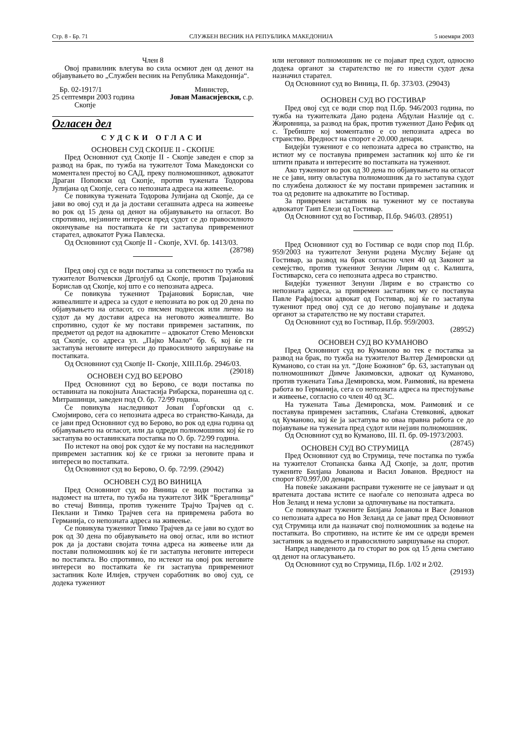Стр. 8 - Бр. 71 СЛУЖБЕН ВЕСНИК НА РЕПУБЛИКА МАКЕДОНИЈА 5 ноември 2003
Член 8
Овој правилник влегува во сила осмиот ден од денот на објавувањето во „Службен весник на Република Македонија“.
Бр. 02-1917/1
25 септември 2003 година
Скопје Министер,
Јован Манасијевски, с.р.
Огласен дел
СУДСКИ ОГЛАСИ
ОСНОВЕН СУД СКОПЈЕ II - СКОПЈЕ
Пред Основниот суд Скопје II - Скопје заведен е спор за развод на брак, по тужба на тужителот Тома Македонски со моментален престој во САД, преку полномошникот, адвокатот Драган Поповски од Скопје, против тужената Тодорова Јулијана од Скопје, сега со непозната адреса на живеење.
Се повикува тужената Тодорова Јулијана од Скопје, да се јави во овој суд и да ја достави сегашната адреса на живеење во рок од 15 дена од денот на објавувањето на огласот. Во спротивно, нејзините интереси пред судот се до правосилното окончување на постапката ќе ги застапува привремениот старател, адвокатот Ружа Павлеска.
Од Основниот суд Скопје II - Скопје, XVI. бр. 1413/03. (28798)
Пред овој суд се води постапка за сопственост по тужба на тужителот Волчевски Дрголјуб од Скопје, против Трајановиќ Борислав од Скопје, кој што е со непозната адреса.
Се повикува тужениот Трајановиќ Борислав, чие живеалиште и адреса за судот е непозната во рок од 20 дена по објавувањето на огласот, со писмен поднесок или лично на судот да му достави адреса на неговото живеалиште. Во спротивно, судот ќе му постави привремен застапник, по предметот од редот на адвокатите – адвокатот Стево Меновски од Скопје, со адреса ул. „Пајко Маало“ бр. 6, кој ќе ги застапува неговите интереси до правосилното завршување на постапката.
Од Основниот суд Скопје II- Скопје, XIII.П.бр. 2946/03. (29018)
ОСНОВЕН СУД ВО БЕРОВО
Пред Основниот суд во Берово, се води постапка по оставината на покојната Анастасија Рибарска, поранешна од с. Митрашинци, заведен под О. бр. 72/99 година.
Се повикува наследникот Јован Ѓорѓовски од с. Смојмирово, сега со непозната адреса во странство-Канада, да се јави пред Основниот суд во Берово, во рок од една година од објавувањето на огласот, или да одреди полномошник кој ќе го застапува во оставинската постапка по О. бр. 72/99 година.
По истекот на овој рок судот ќе му постави на наследникот привремен застапник кој ќе се грижи за неговите права и интереси во постапката.
Од Основниот суд во Берово, О. бр. 72/99. (29042)
ОСНОВЕН СУД ВО ВИНИЦА
Пред Основниот суд во Виница се води постапка за надомест на штета, по тужба на тужителот ЗИК “Брегалница“ во стечај Виница, против тужените Трајчо Трајчев од с. Пеклани и Тимко Трајчев сега на привремена работа во Германија, со непозната адреса на живеење.
Се повикува тужениот Тимко Трајчев да се јави во судот во рок од 30 дена по објавувањето на овој оглас, или во истиот рок да ја достави својата точна адреса на живеење или да постави полномошник кој ќе ги застапува неговите интереси во постапкта. Во спротивно, по истекот на овој рок неговите интереси во постапката ќе ги застапува привремениот застапник Коле Илијев, стручен соработник во овој суд, се додека тужениот
или неговиот полномошник не се појават пред судот, односно додека органот за старателство не го извести судот дека назначил старател.
Од Основниот суд во Виница, П. бр. 373/03. (29043)
ОСНОВЕН СУД ВО ГОСТИВАР
Пред овој суд се води спор под П.бр. 946/2003 година, по тужба на тужителката Дано родена Абдулаи Назлије од с. Жировница, за развод на брак, против тужениот Дано Рефик од с. Требиште кој моментално е со непозната адреса во странство. Вредност на спорот е 20.000 денари.
Бидејќи тужениот е со непозната адреса во странство, на истиот му се поставува привремен застапник кој што ќе ги штити правата и интересите во постапката на тужениот.
Ако тужениот во рок од 30 дена по објавувањето на огласот не се јави, ниту овластува полномошник да го застапува судот по службена должност ќе му постави привремен застапник и тоа од редовите на адвокатите во Гостивар.
За привремен застапник на тужениот му се поставува адвокатот Таип Елези од Гостивар.
Од Основниот суд во Гостивар, П.бр. 946/03. (28951)
Пред Основниот суд во Гостивар се води спор под П.бр. 959/2003 на тужителот Зенуни родена Муслиу Бејане од Гостивар, за развод на брак согласно член 40 од Законот за семејство, против тужениот Зенуни Лирим од с. Калишта, Гостиварско, сега со непозната адреса во странство.
Бидејќи тужениот Зенуни Лирим е во странство со непозната адреса, за привремен застапник му се поставува Павле Рафајлоски адвокат од Гостивар, кој ќе го застапува тужениот пред овој суд се до негово појавување и додека органот за старателство не му постави старател.
Од Основниот суд во Гостивар, П.бр. 959/2003.
(28952)
ОСНОВЕН СУД ВО КУМАНОВО
Пред Основниот суд во Куманово во тек е постапка за развод на брак, по тужба на тужителот Валтер Демировски од Куманово, со стан на ул. “Доне Божинов“ бр. 63, застапуван од полномошникот Димче Јакимовски, адвокат од Куманово, против тужената Тања Демировска, мом. Раимовиќ, на времена работа во Германија, сега со непозната адреса на престојување и живеење, согласно со член 40 од ЗС.
На тужената Тања Демировска, мом. Раимовиќ и се поставува привремен застапник, Слаѓана Стевковиќ, адвокат од Куманово, кој ќе ја застапува во оваа правна работа се до појавување на тужената пред судот или нејзин полномошник.
Од Основниот суд во Куманово, III. П. бр. 09-1973/2003. (28745)
ОСНОВЕН СУД ВО СТРУМИЦА
Пред Основниот суд во Струмица, тече постапка по тужба на тужителот Стопанска банка АД Скопје, за долг, против тужените Билјана Јованова и Васил Јованов. Вредност на спорот 870.997,00 денари.
На повеќе закажани расправи тужените не се јавуваат и од вратената достава истите се наоѓале со непозната адреса во Нов Зеланд и нема услови за одпочнување на постапката.
Се повикуваат тужените Билјана Јованова и Васе Јованов со непозната адреса во Нов Зеланд да се јават пред Основниот суд Струмица или да назначат свој полномошник за водење на постапката. Во спротивно, на истите ќе им се одреди времен застапник за водењето и правосилното завршување на спорот.
Напред наведеното да го сторат во рок од 15 дена сметано од денот на огласувањето.
Од Основниот суд во Струмица, П.бр. 1/02 и 2/02.
(29193)